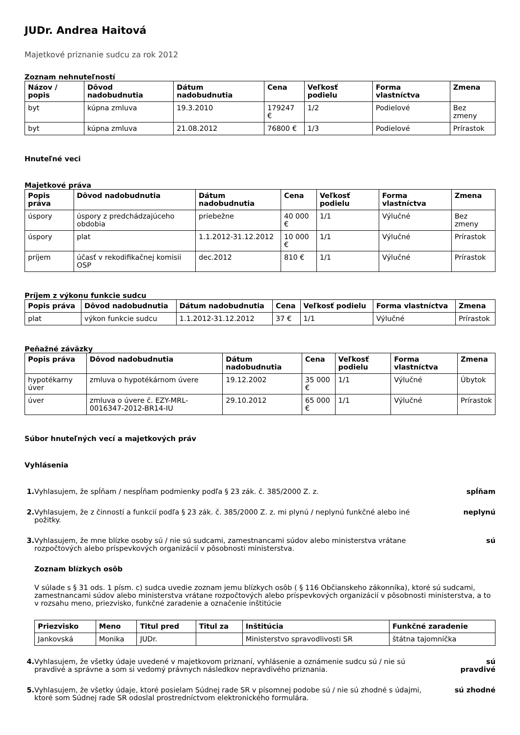JUDr. Andrea Haitová
Majetkové priznanie sudcu za rok 2012
Zoznam nehnuteľností
| Názov / popis | Dôvod nadobudnutia | Dátum nadobudnutia | Cena | Veľkosť podielu | Forma vlastníctva | Zmena |
| --- | --- | --- | --- | --- | --- | --- |
| byt | kúpna zmluva | 19.3.2010 | 179247 € | 1/2 | Podielové | Bez zmeny |
| byt | kúpna zmluva | 21.08.2012 | 76800 € | 1/3 | Podielové | Prírastok |
Hnuteľné veci
Majetkové práva
| Popis práva | Dôvod nadobudnutia | Dátum nadobudnutia | Cena | Veľkosť podielu | Forma vlastníctva | Zmena |
| --- | --- | --- | --- | --- | --- | --- |
| úspory | úspory z predchádzajúceho obdobia | priebežne | 40 000 € | 1/1 | Výlučné | Bez zmeny |
| úspory | plat | 1.1.2012-31.12.2012 | 10 000 € | 1/1 | Výlučné | Prírastok |
| príjem | účasť v rekodifikačnej komisii OSP | dec.2012 | 810 € | 1/1 | Výlučné | Prírastok |
Príjem z výkonu funkcie sudcu
| Popis práva | Dôvod nadobudnutia | Dátum nadobudnutia | Cena | Veľkosť podielu | Forma vlastníctva | Zmena |
| --- | --- | --- | --- | --- | --- | --- |
| plat | výkon funkcie sudcu | 1.1.2012-31.12.2012 | 37 € | 1/1 | Výlučné | Prírastok |
Peňažné záväzky
| Popis práva | Dôvod nadobudnutia | Dátum nadobudnutia | Cena | Veľkosť podielu | Forma vlastníctva | Zmena |
| --- | --- | --- | --- | --- | --- | --- |
| hypotékarny úver | zmluva o hypotékárnom úvere | 19.12.2002 | 35 000 € | 1/1 | Výlučné | Úbytok |
| úver | zmluva o úvere č. EZY-MRL-0016347-2012-BR14-IU | 29.10.2012 | 65 000 € | 1/1 | Výlučné | Prírastok |
Súbor hnuteľných vecí a majetkových práv
Vyhlásenia
1. Vyhlasujem, že spĺňam / nespĺňam podmienky podľa § 23 zák. č. 385/2000 Z. z.
spĺňam
2. Vyhlasujem, že z činností a funkcií podľa § 23 zák. č. 385/2000 Z. z. mi plynú / neplynú funkčné alebo iné požitky.
neplynú
3. Vyhlasujem, že mne blízke osoby sú / nie sú sudcami, zamestnancami súdov alebo ministerstva vrátane rozpočtových alebo príspevkových organizácií v pôsobnosti ministerstva.
sú
Zoznam blízkych osôb
V súlade s § 31 ods. 1 písm. c) sudca uvedie zoznam jemu blízkych osôb ( § 116 Občianskeho zákonníka), ktoré sú sudcami, zamestnancami súdov alebo ministerstva vrátane rozpočtových alebo príspevkových organizácií v pôsobnosti ministerstva, a to v rozsahu meno, priezvisko, funkčné zaradenie a označenie inštitúcie
| Priezvisko | Meno | Titul pred | Titul za | Inštitúcia | Funkčné zaradenie |
| --- | --- | --- | --- | --- | --- |
| Jankovská | Monika | JUDr. | | Ministerstvo spravodlivosti SR | štátna tajomníčka |
4. Vyhlasujem, že všetky údaje uvedené v majetkovom priznaní, vyhlásenie a oznámenie sudcu sú / nie sú pravdivé a správne a som si vedomý právnych následkov nepravdivého priznania.
sú pravdivé
5. Vyhlasujem, že všetky údaje, ktoré posielam Súdnej rade SR v písomnej podobe sú / nie sú zhodné s údajmi, ktoré som Súdnej rade SR odoslal prostredníctvom elektronického formulára.
sú zhodné